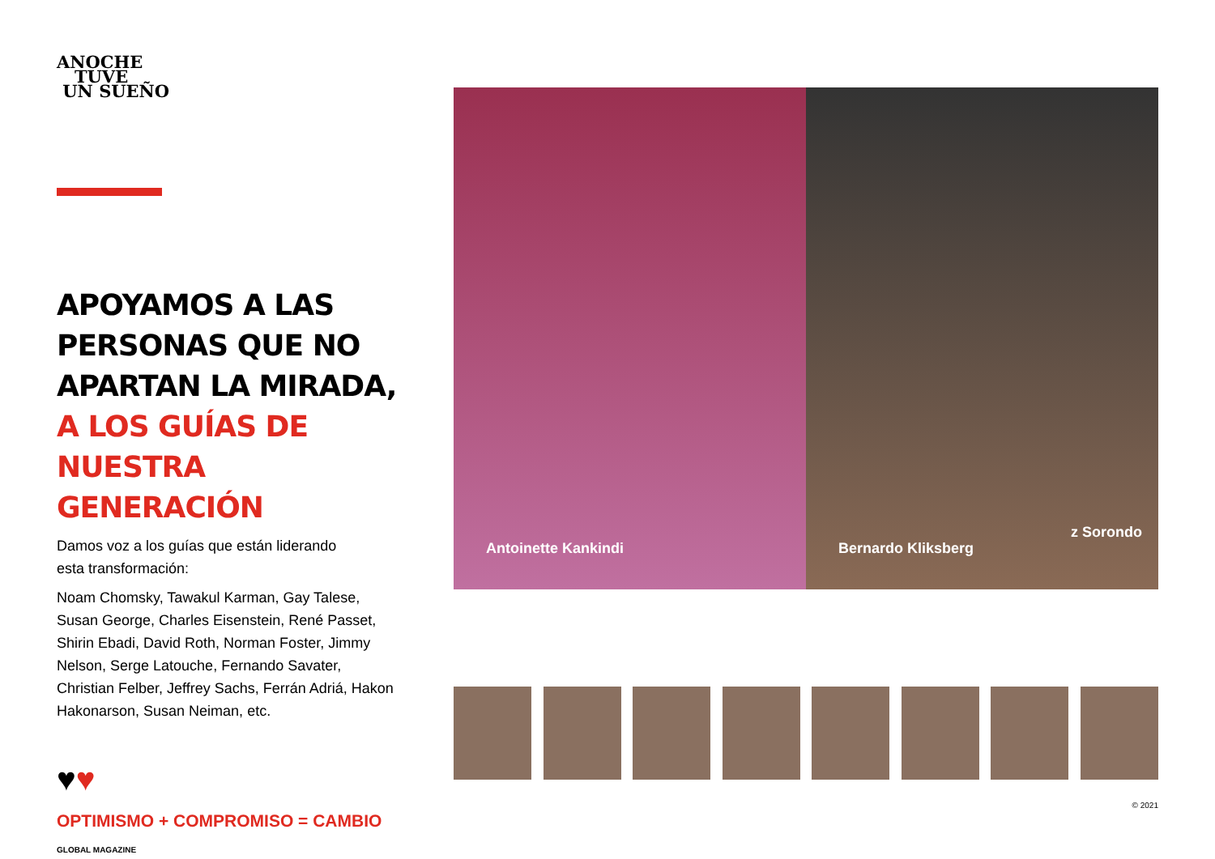ANOCHE
TUVE
UN SUEÑO
APOYAMOS A LAS PERSONAS QUE NO APARTAN LA MIRADA, A LOS GUÍAS DE NUESTRA GENERACIÓN
Damos voz a los guías que están liderando
esta transformación:
Noam Chomsky, Tawakul Karman, Gay Talese, Susan George, Charles Eisenstein, René Passet, Shirin Ebadi, David Roth, Norman Foster, Jimmy Nelson, Serge Latouche, Fernando Savater, Christian Felber, Jeffrey Sachs, Ferrán Adriá, Hakon Hakonarson, Susan Neiman, etc.
♥♥
OPTIMISMO + COMPROMISO = CAMBIO
GLOBAL MAGAZINE
Antoinette Kankindi
Bernardo Kliksberg
z Sorondo
© 2021